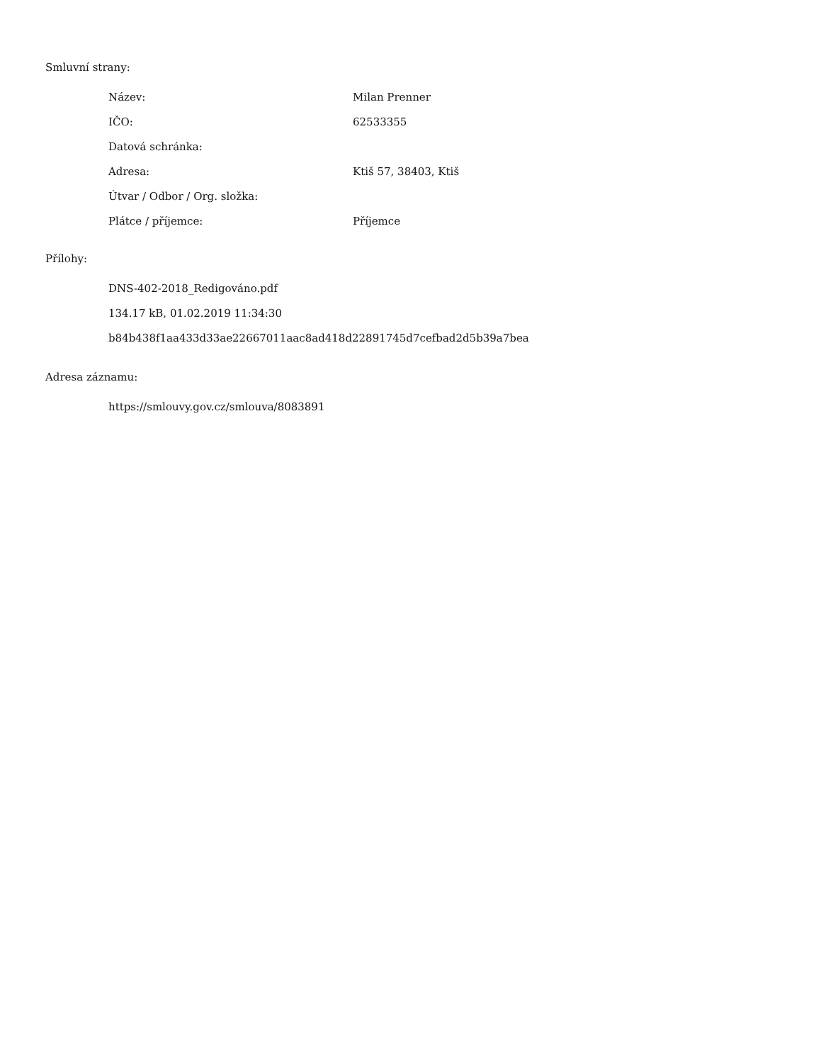Smluvní strany:
| Název: | Milan Prenner |
| IČO: | 62533355 |
| Datová schránka: | |
| Adresa: | Ktiš 57, 38403, Ktiš |
| Útvar / Odbor / Org. složka: | |
| Plátce / příjemce: | Příjemce |
Přílohy:
DNS-402-2018_Redigováno.pdf
134.17 kB, 01.02.2019 11:34:30
b84b438f1aa433d33ae22667011aac8ad418d22891745d7cefbad2d5b39a7bea
Adresa záznamu:
https://smlouvy.gov.cz/smlouva/8083891